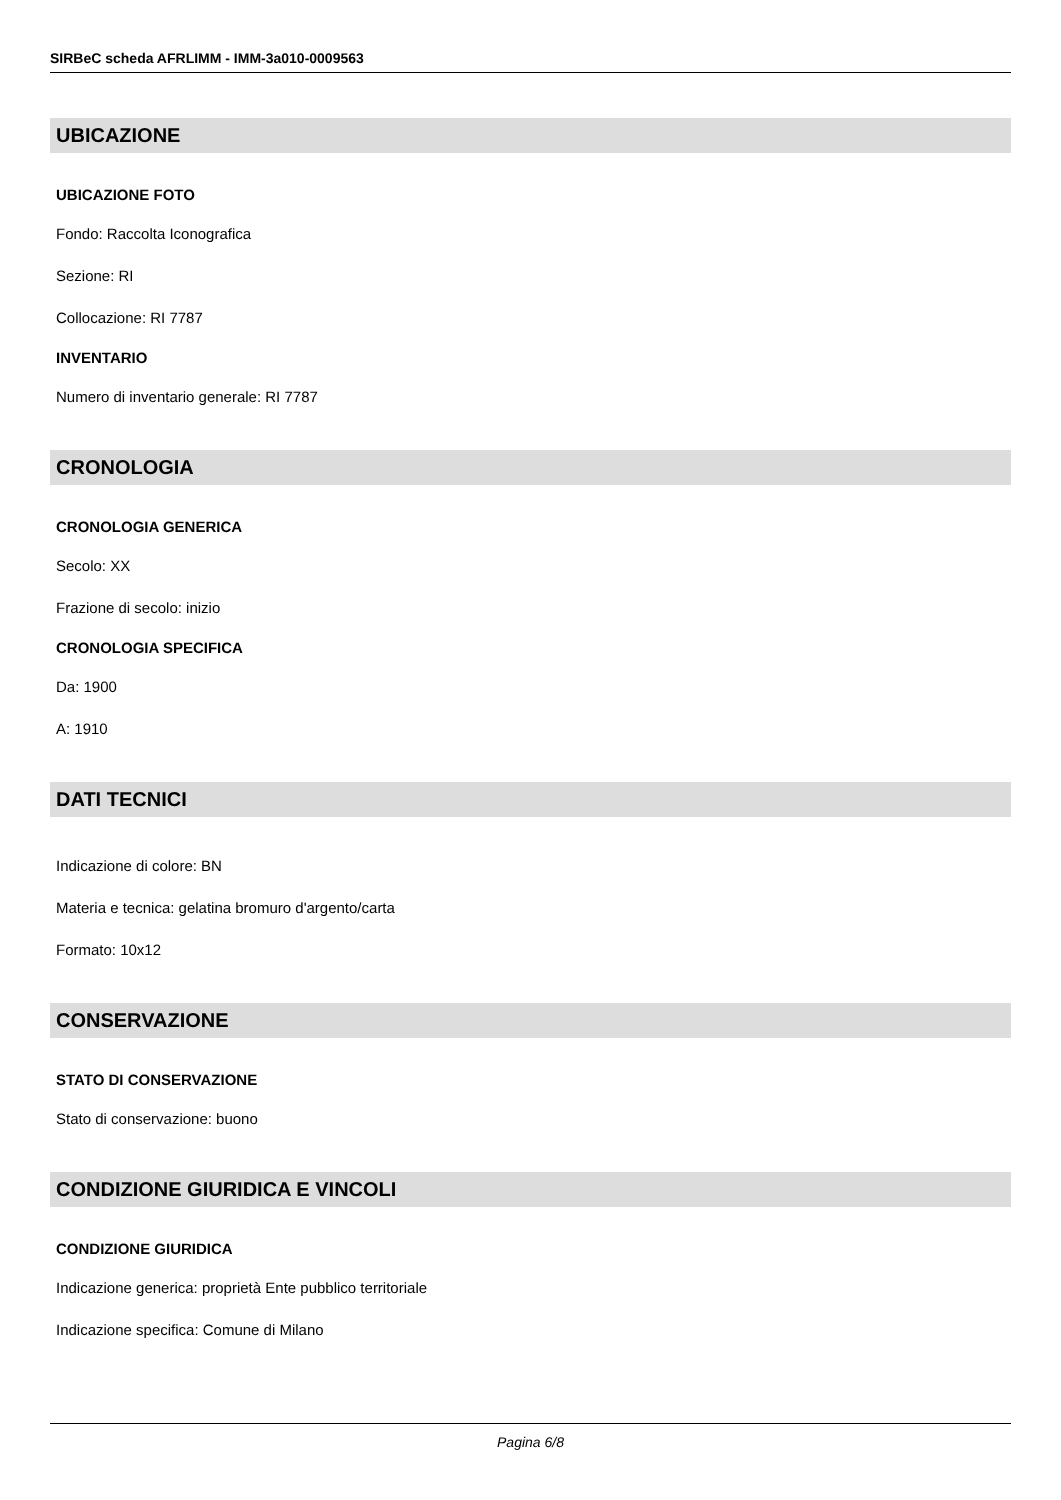SIRBeC scheda AFRLIMM - IMM-3a010-0009563
UBICAZIONE
UBICAZIONE FOTO
Fondo: Raccolta Iconografica
Sezione: RI
Collocazione: RI 7787
INVENTARIO
Numero di inventario generale: RI 7787
CRONOLOGIA
CRONOLOGIA GENERICA
Secolo: XX
Frazione di secolo: inizio
CRONOLOGIA SPECIFICA
Da: 1900
A: 1910
DATI TECNICI
Indicazione di colore: BN
Materia e tecnica: gelatina bromuro d'argento/carta
Formato: 10x12
CONSERVAZIONE
STATO DI CONSERVAZIONE
Stato di conservazione: buono
CONDIZIONE GIURIDICA E VINCOLI
CONDIZIONE GIURIDICA
Indicazione generica: proprietà Ente pubblico territoriale
Indicazione specifica: Comune di Milano
Pagina 6/8